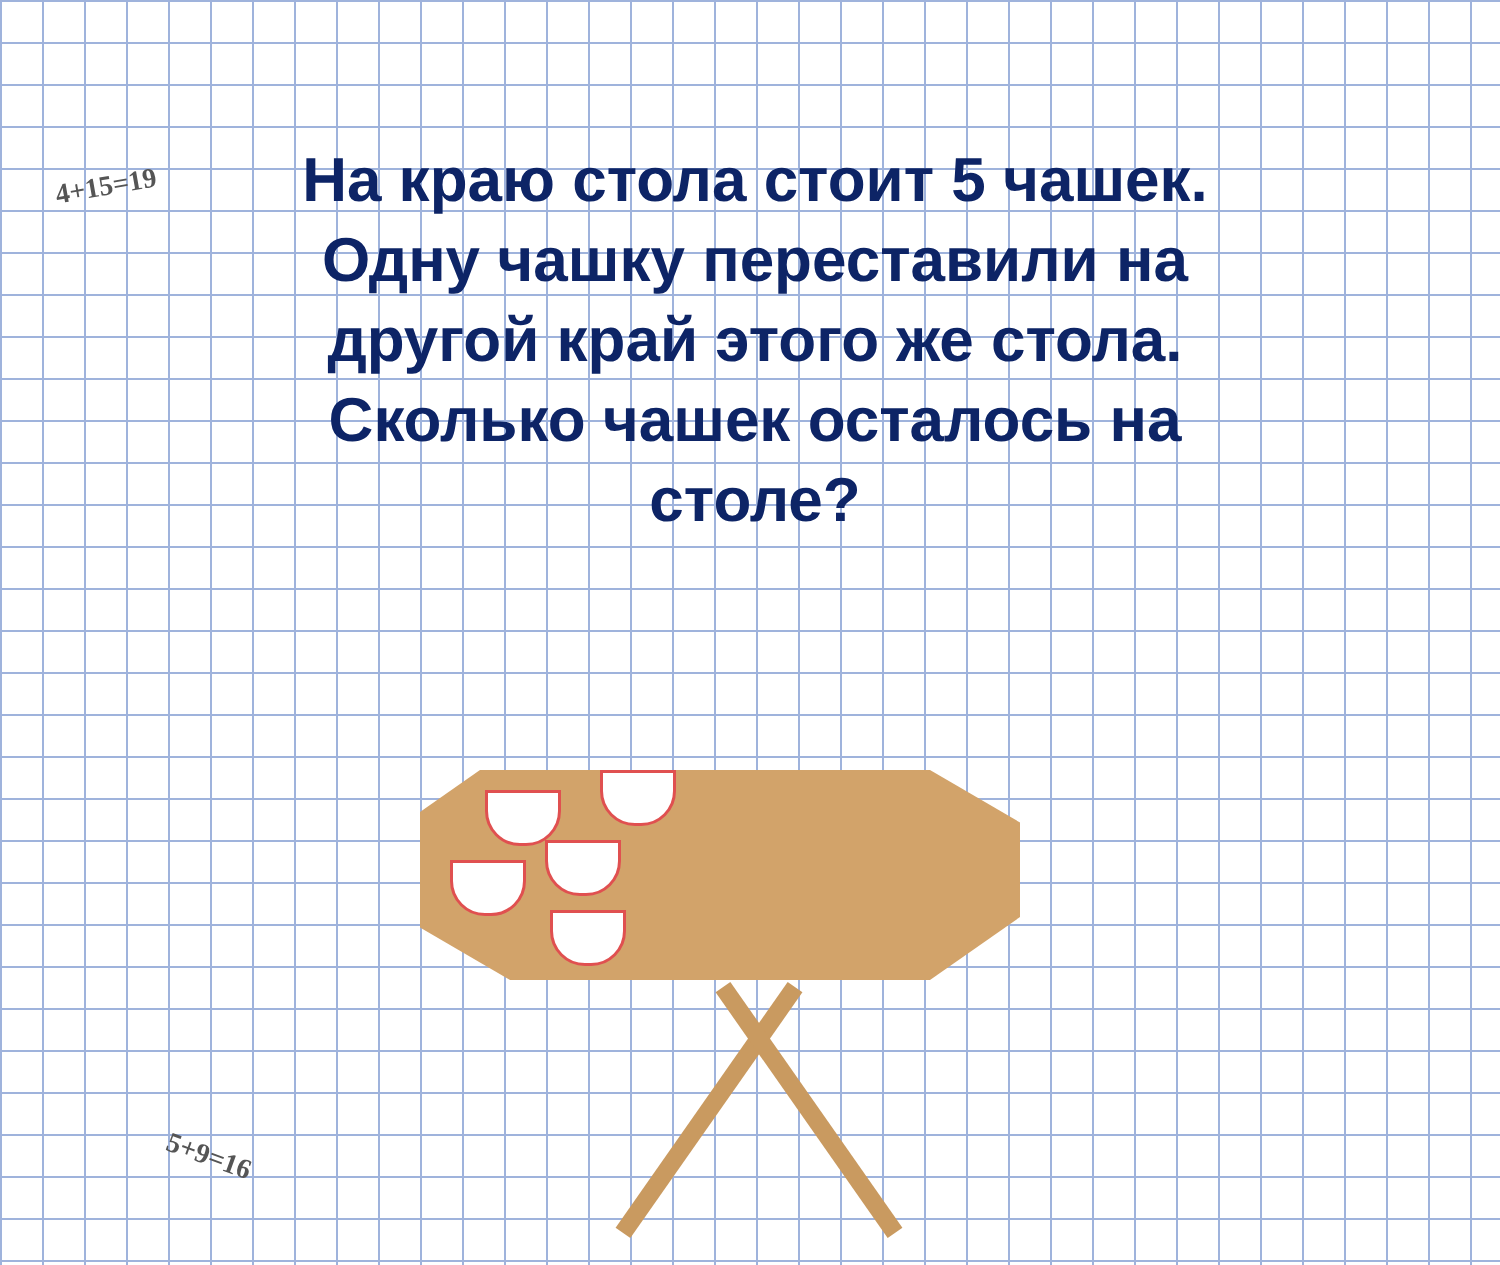4+15=19
На краю стола стоит 5 чашек. Одну чашку переставили на другой край этого же стола. Сколько чашек осталось на столе?
5+9=16